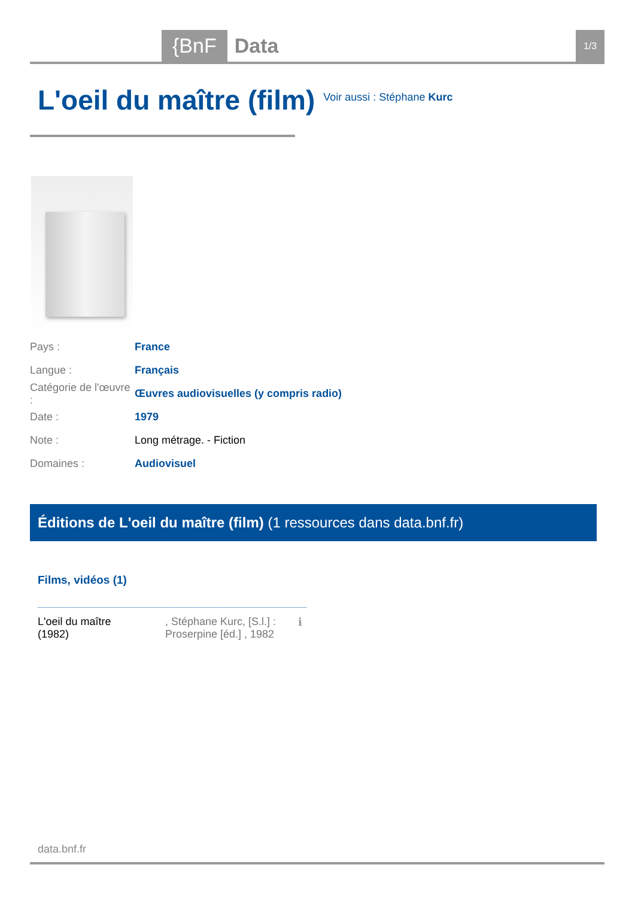{BnF Data 1/3
L'oeil du maître (film)
Voir aussi : Stéphane Kurc
Pays : France
Langue : Français
Catégorie de l'œuvre : Œuvres audiovisuelles (y compris radio)
Date : 1979
Note : Long métrage. - Fiction
Domaines : Audiovisuel
Éditions de L'oeil du maître (film) (1 ressources dans data.bnf.fr)
Films, vidéos (1)
L'oeil du maître
(1982)
, Stéphane Kurc, [S.l.] : Proserpine [éd.] , 1982
ℹ
data.bnf.fr